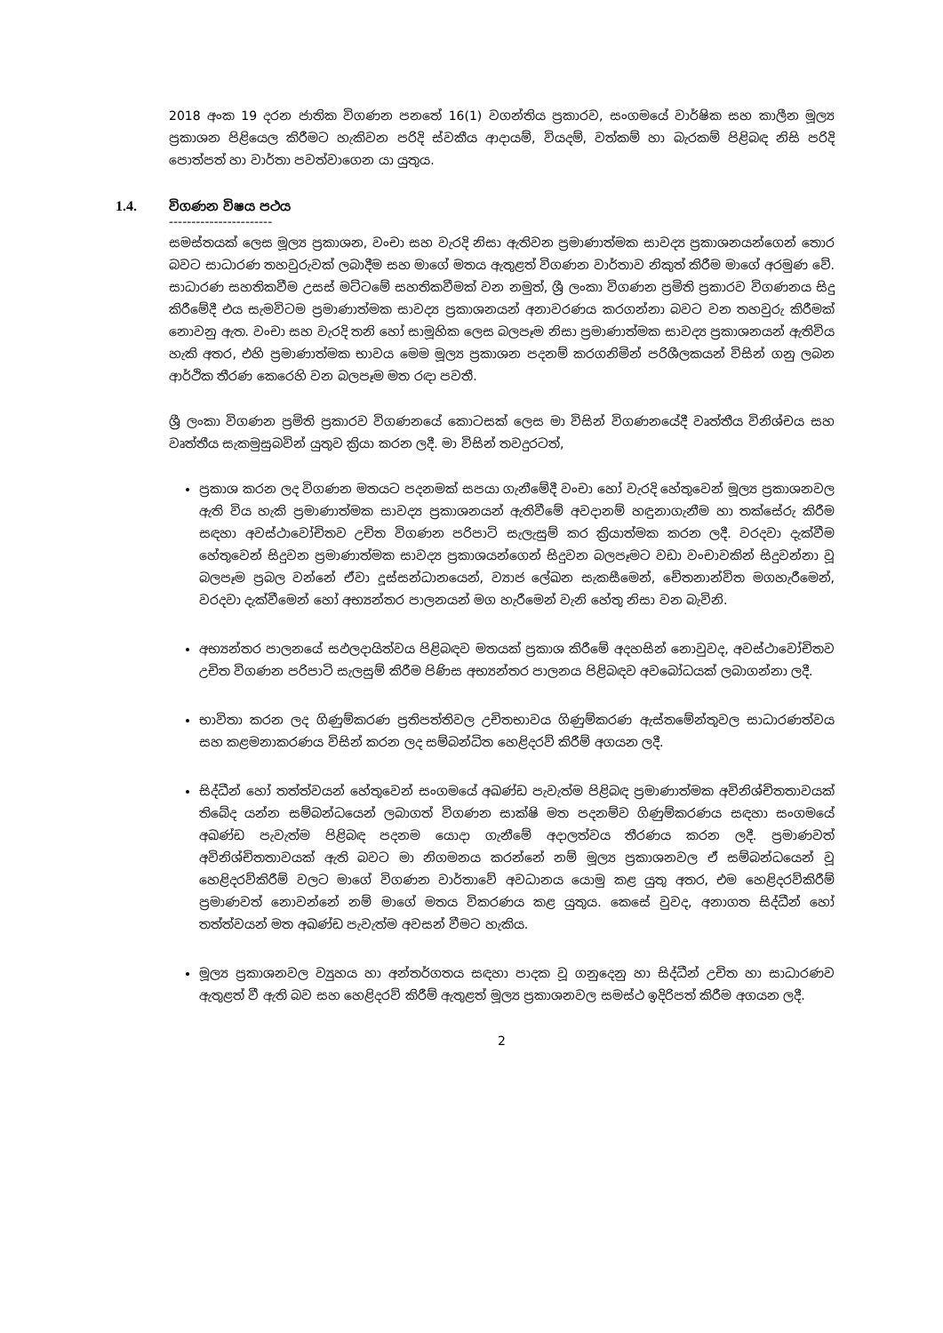2018 අංක 19 දරන ජාතික විගණන පනතේ 16(1) වගන්තිය ප්‍රකාරව, සංගමයේ වාර්ෂික සහ කාලීන මූල්‍ය ප්‍රකාශන පිළියෙල කිරීමට හැකිවන පරිදි ස්වකීය ආදායම්, වියදම්, වත්කම් හා බැරකම් පිළිබඳ නිසි පරිදි පොත්පත් හා වාර්තා පවත්වාගෙන යා යුතුය.
1.4. විගණන විෂය පථය
-----------------------
සමස්තයක් ලෙස මූල්‍ය ප්‍රකාශන, වංචා සහ වැරදි නිසා ඇතිවන ප්‍රමාණාත්මක සාවද්‍ය ප්‍රකාශනයන්ගෙන් තොර බවට සාධාරණ තහවුරුවක් ලබාදීම සහ මාගේ මතය ඇතුළත් විගණන වාර්තාව නිකුත් කිරීම මාගේ අරමුණ වේ. සාධාරණ සහතිකවීම උසස් මට්ටමේ සහතිකවීමක් වන නමුත්, ශ්‍රී ලංකා විගණන ප්‍රමිති ප්‍රකාරව විගණනය සිදු කිරීමේදී එය සැමවිටම ප්‍රමාණාත්මක සාවද්‍ය ප්‍රකාශනයන් අනාවරණය කරගන්නා බවට වන තහවුරු කිරීමක් නොවනු ඇත. වංචා සහ වැරදි තනි හෝ සාමූහික ලෙස බලපෑම නිසා ප්‍රමාණාත්මක සාවද්‍ය ප්‍රකාශනයන් ඇතිවිය හැකි අතර, එහි ප්‍රමාණාත්මක භාවය මෙම මූල්‍ය ප්‍රකාශන පදනම් කරගනිමින් පරිශීලකයන් විසින් ගනු ලබන ආර්ථික තීරණ කෙරෙහි වන බලපෑම මත රඳා පවතී.
ශ්‍රී ලංකා විගණන ප්‍රමිති ප්‍රකාරව විගණනයේ කොටසක් ලෙස මා විසින් විගණනයේදී වෘත්තීය විනිශ්චය සහ වෘත්තීය සැකමුසුබවින් යුතුව ක්‍රියා කරන ලදී. මා විසින් තවදුරටත්,
ප්‍රකාශ කරන ලද විගණන මතයට පදනමක් සපයා ගැනීමේදී වංචා හෝ වැරදි හේතුවෙන් මූල්‍ය ප්‍රකාශනවල ඇති විය හැකි ප්‍රමාණාත්මක සාවද්‍ය ප්‍රකාශනයන් ඇතිවීමේ අවදානම් හඳුනාගැනීම හා තක්සේරු කිරීම සඳහා අවස්ථාවෝචිතව උචිත විගණන පරිපාටි සැලැසුම් කර ක්‍රියාත්මක කරන ලදී. වරදවා දැක්වීම හේතුවෙන් සිදුවන ප්‍රමාණාත්මක සාවද්‍ය ප්‍රකාශයන්ගෙන් සිදුවන බලපෑමට වඩා වංචාවකින් සිදුවන්නා වූ බලපෑම ප්‍රබල වන්නේ ඒවා දූස්සන්ධානයෙන්, ව්‍යාජ ලේඛන සැකසීමෙන්, චේතනාන්විත මගහැරීමෙන්, වරදවා දැක්වීමෙන් හෝ අභ්‍යන්තර පාලනයන් මග හැරීමෙන් වැනි හේතු නිසා වන බැවිනි.
අභ්‍යන්තර පාලනයේ සඵලදායිත්වය පිළිබඳව මතයක් ප්‍රකාශ කිරීමේ අදහසින් නොවුවද, අවස්ථාවෝචිතව උචිත විගණන පරිපාටි සැලසුම් කිරීම පිණිස අභ්‍යන්තර පාලනය පිළිබඳව අවබෝධයක් ලබාගන්නා ලදී.
භාවිතා කරන ලද ගිණුම්කරණ ප්‍රතිපත්තිවල උචිතභාවය ගිණුම්කරණ ඇස්තමේන්තුවල සාධාරණත්වය සහ කළමනාකරණය විසින් කරන ලද සම්බන්ධිත හෙළිදරව් කිරීම් අගයන ලදී.
සිද්ධීන් හෝ තත්ත්වයන් හේතුවෙන් සංගමයේ අඛණ්ඩ පැවැත්ම පිළිබඳ ප්‍රමාණාත්මක අවිනිශ්චිතතාවයක් තිබේද යන්න සම්බන්ධයෙන් ලබාගත් විගණන සාක්ෂි මත පදනම්ව ගිණුම්කරණය සඳහා සංගමයේ අඛණ්ඩ පැවැත්ම පිළිබඳ පදනම යොදා ගැනීමේ අදාලත්වය තීරණය කරන ලදී. ප්‍රමාණවත් අවිනිශ්චිතතාවයක් ඇති බවට මා නිගමනය කරන්නේ නම් මූල්‍ය ප්‍රකාශනවල ඒ සම්බන්ධයෙන් වූ හෙළිදරව්කිරීම් වලට මාගේ විගණන වාර්තාවේ අවධානය යොමු කළ යුතු අතර, එම හෙළිදරව්කිරීම් ප්‍රමාණවත් නොවන්නේ නම් මාගේ මතය විකරණය කළ යුතුය. කෙසේ වුවද, අනාගත සිද්ධීන් හෝ තත්ත්වයන් මත අඛණ්ඩ පැවැත්ම අවසන් වීමට හැකිය.
මූල්‍ය ප්‍රකාශනවල ව්‍යුහය හා අන්තර්ගතය සඳහා පාදක වූ ගනුදෙනු හා සිද්ධීන් උචිත හා සාධාරණව ඇතුළත් වී ඇති බව සහ හෙළිදරව් කිරීම් ඇතුළත් මූල්‍ය ප්‍රකාශනවල සමස්ථ ඉදිරිපත් කිරීම අගයන ලදී.
2